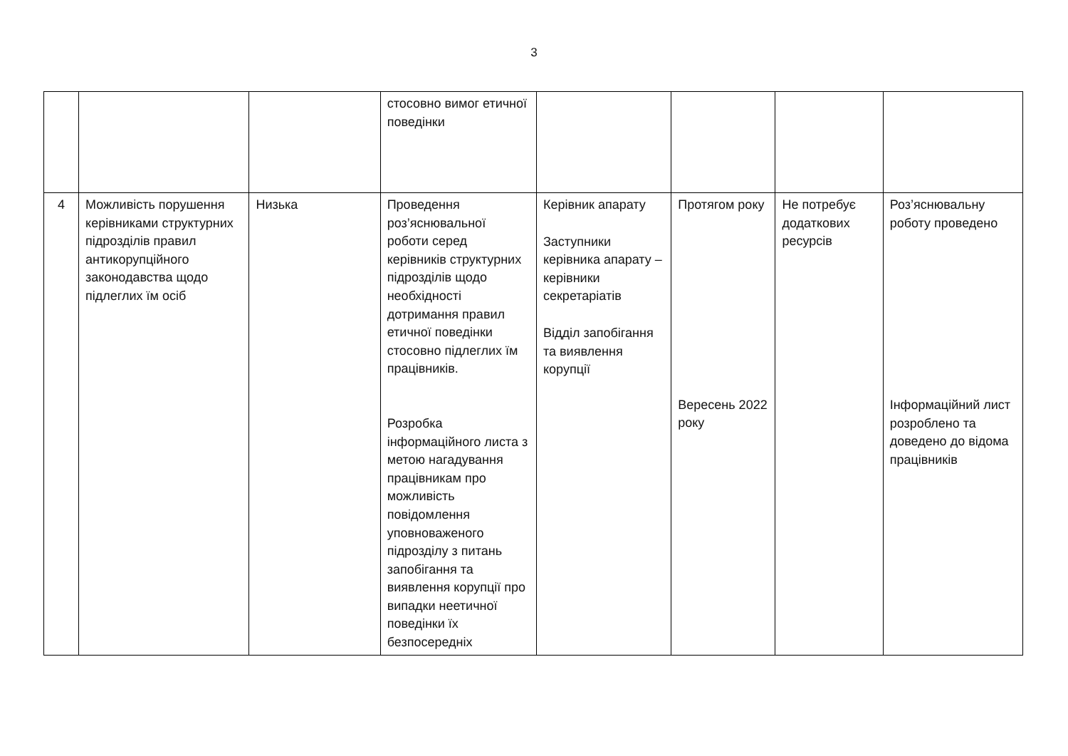3
| | | | стосовно вимог етичної поведінки | | | | |
| 4 | Можливість порушення керівниками структурних підрозділів правил антикорупційного законодавства щодо підлеглих їм осіб | Низька | Проведення роз’яснювальної роботи серед керівників структурних підрозділів щодо необхідності дотримання правил етичної поведінки стосовно підлеглих їм працівників. Розробка інформаційного листа з метою нагадування працівникам про можливість повідомлення уповноваженого підрозділу з питань запобігання та виявлення корупції про випадки неетичної поведінки їх безпосередніх | Керівник апарату Заступники керівника апарату – керівники секретаріатів Відділ запобігання та виявлення корупції | Протягом року Вересень 2022 року | Не потребує додаткових ресурсів | Роз’яснювальну роботу проведено Інформаційний лист розроблено та доведено до відома працівників |